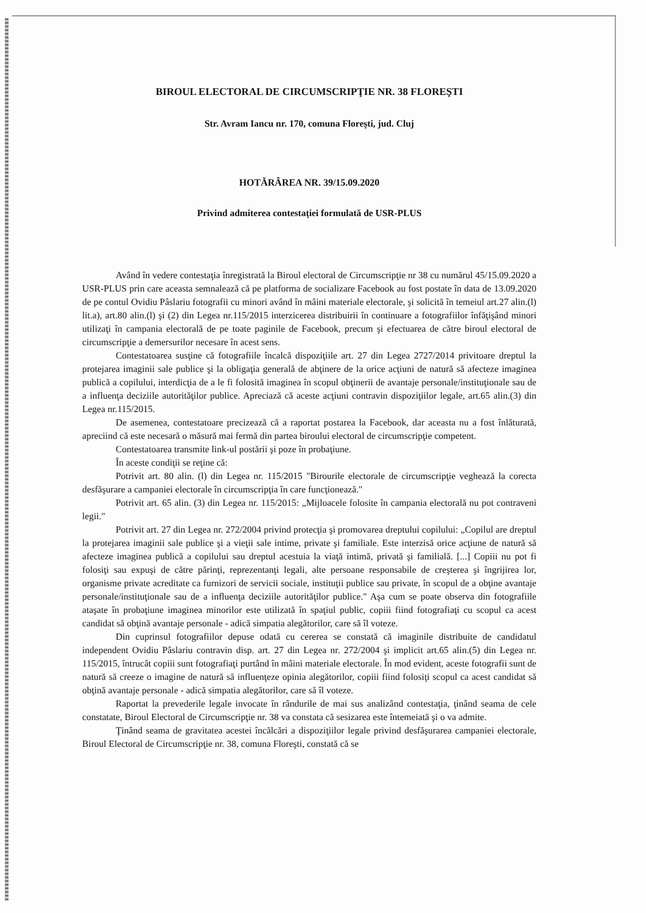BIROUL ELECTORAL DE CIRCUMSCRIPŢIE NR. 38 FLOREŞTI
Str. Avram Iancu nr. 170, comuna Floreşti, jud. Cluj
HOTĂRÂREA NR. 39/15.09.2020
Privind admiterea contestaţiei formulată de USR-PLUS
Având în vedere contestaţia înregistrată la Biroul electoral de Circumscripţie nr 38 cu numărul 45/15.09.2020 a USR-PLUS prin care aceasta semnalează că pe platforma de socializare Facebook au fost postate în data de 13.09.2020 de pe contul Ovidiu Pâslariu fotografii cu minori având în mâini materiale electorale, şi solicită în temeiul art.27 alin.(l) lit.a), art.80 alin.(l) şi (2) din Legea nr.115/2015 interzicerea distribuirii în continuare a fotografiilor înfăţişând minori utilizaţi în campania electorală de pe toate paginile de Facebook, precum şi efectuarea de către biroul electoral de circumscripţie a demersurilor necesare în acest sens.
Contestatoarea susţine că fotografiile încalcă dispoziţiile art. 27 din Legea 2727/2014 privitoare dreptul la protejarea imaginii sale publice şi la obligaţia generală de abţinere de la orice acţiuni de natură să afecteze imaginea publică a copilului, interdicţia de a le fi folosită imaginea în scopul obţinerii de avantaje personale/instituţionale sau de a influenţa deciziile autorităţilor publice. Apreciază că aceste acţiuni contravin dispoziţiilor legale, art.65 alin.(3) din Legea nr.115/2015.
De asemenea, contestatoare precizează că a raportat postarea la Facebook, dar aceasta nu a fost înlăturată, apreciind că este necesară o măsură mai fermă din partea biroului electoral de circumscripţie competent.
Contestatoarea transmite link-ul postării şi poze în probaţiune.
În aceste condiţii se reţine că:
Potrivit art. 80 alin. (l) din Legea nr. 115/2015 "Birourile electorale de circumscripţie veghează la corecta desfăşurare a campaniei electorale în circumscripţia în care funcţionează."
Potrivit art. 65 alin. (3) din Legea nr. 115/2015: „Mijloacele folosite în campania electorală nu pot contraveni legii."
Potrivit art. 27 din Legea nr. 272/2004 privind protecţia şi promovarea dreptului copilului: „Copilul are dreptul la protejarea imaginii sale publice şi a vieţii sale intime, private şi familiale. Este interzisă orice acţiune de natură să afecteze imaginea publică a copilului sau dreptul acestuia la viaţă intimă, privată şi familială. [...] Copiii nu pot fi folosiţi sau expuşi de către părinţi, reprezentanţi legali, alte persoane responsabile de creşterea şi îngrijirea lor, organisme private acreditate ca furnizori de servicii sociale, instituţii publice sau private, în scopul de a obţine avantaje personale/instituţionale sau de a influenţa deciziile autorităţilor publice." Aşa cum se poate observa din fotografiile ataşate în probaţiune imaginea minorilor este utilizată în spaţiul public, copiii fiind fotografiaţi cu scopul ca acest candidat să obţină avantaje personale - adică simpatia alegătorilor, care să îl voteze.
Din cuprinsul fotografiilor depuse odată cu cererea se constată că imaginile distribuite de candidatul independent Ovidiu Pâslariu contravin disp. art. 27 din Legea nr. 272/2004 şi implicit art.65 alin.(5) din Legea nr. 115/2015, întrucât copiii sunt fotografiaţi purtând în mâini materiale electorale. În mod evident, aceste fotografii sunt de natură să creeze o imagine de natură să influenţeze opinia alegătorilor, copiii fiind folosiţi scopul ca acest candidat să obţină avantaje personale - adică simpatia alegătorilor, care să îl voteze.
Raportat la prevederile legale invocate în rândurile de mai sus analizând contestaţia, ţinând seama de cele constatate, Biroul Electoral de Circumscripţie nr. 38 va constata că sesizarea este întemeiată şi o va admite.
Ţinând seama de gravitatea acestei încălcări a dispoziţiilor legale privind desfăşurarea campaniei electorale, Biroul Electoral de Circumscripţie nr. 38, comuna Floreşti, constată că se